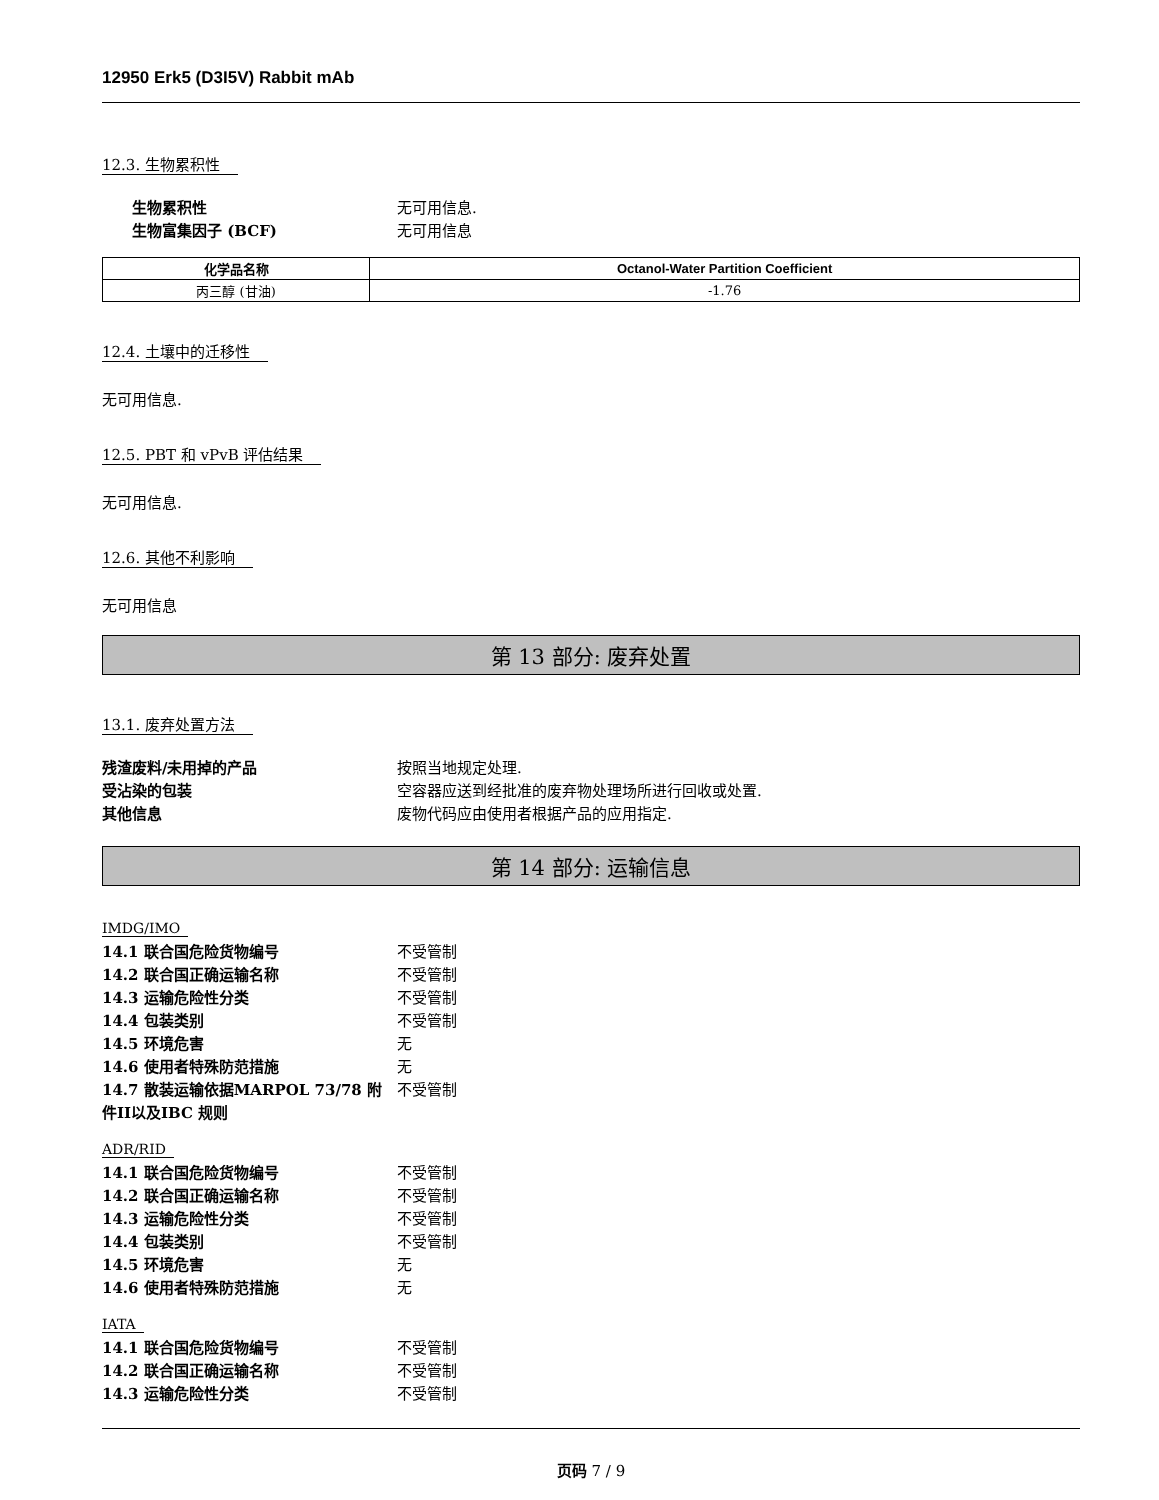12950 Erk5 (D3I5V) Rabbit mAb
12.3. 生物累积性
生物累积性 无可用信息.
生物富集因子 (BCF) 无可用信息
| 化学品名称 | Octanol-Water Partition Coefficient |
| --- | --- |
| 丙三醇 (甘油) | -1.76 |
12.4. 土壤中的迁移性
无可用信息.
12.5. PBT 和 vPvB 评估结果
无可用信息.
12.6. 其他不利影响
无可用信息
第 13 部分: 废弃处置
13.1. 废弃处置方法
残渣废料/未用掉的产品 按照当地规定处理.
受沾染的包装 空容器应送到经批准的废弃物处理场所进行回收或处置.
其他信息 废物代码应由使用者根据产品的应用指定.
第 14 部分: 运输信息
IMDG/IMO
14.1 联合国危险货物编号 不受管制
14.2 联合国正确运输名称 不受管制
14.3 运输危险性分类 不受管制
14.4 包装类别 不受管制
14.5 环境危害 无
14.6 使用者特殊防范措施 无
14.7 散装运输依据MARPOL 73/78 附件II以及IBC 规则 不受管制
ADR/RID
14.1 联合国危险货物编号 不受管制
14.2 联合国正确运输名称 不受管制
14.3 运输危险性分类 不受管制
14.4 包装类别 不受管制
14.5 环境危害 无
14.6 使用者特殊防范措施 无
IATA
14.1 联合国危险货物编号 不受管制
14.2 联合国正确运输名称 不受管制
14.3 运输危险性分类 不受管制
页码 7 / 9